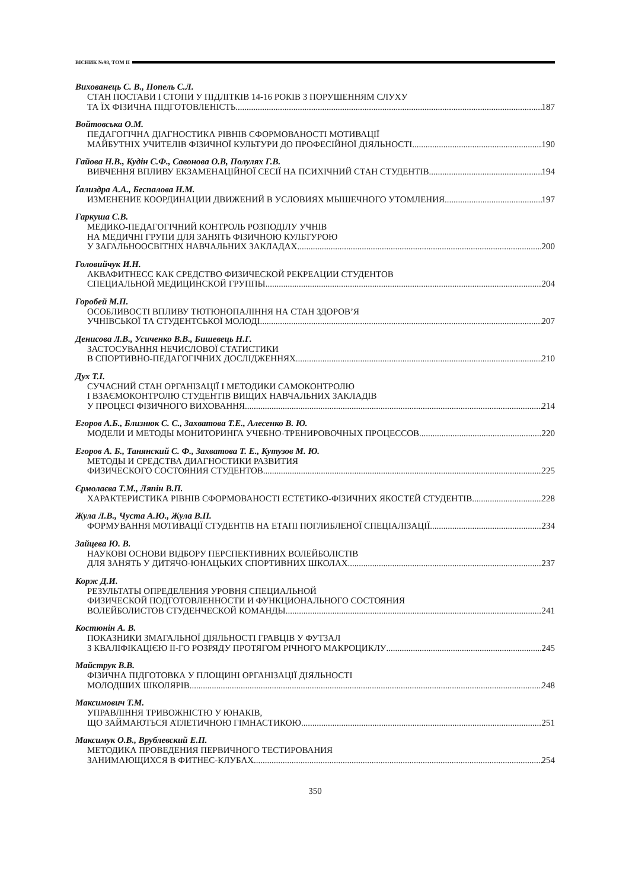ВІСНИК №98, ТОМ ІІ
Вихованець С. В., Попель С.Л.
СТАН ПОСТАВИ І СТОПИ У ПІДЛІТКІВ 14-16 РОКІВ З ПОРУШЕННЯМ СЛУХУ
ТА ЇХ ФІЗИЧНА ПІДГОТОВЛЕНІСТЬ 187
Войтовська О.М.
ПЕДАГОГІЧНА ДІАГНОСТИКА РІВНІВ СФОРМОВАНОСТІ МОТИВАЦІЇ
МАЙБУТНІХ УЧИТЕЛІВ ФІЗИЧНОЇ КУЛЬТУРИ ДО ПРОФЕСІЙНОЇ ДІЯЛЬНОСТІ 190
Гайова Н.В., Кудін С.Ф., Савонова О.В, Полулях Г.В.
ВИВЧЕННЯ ВПЛИВУ ЕКЗАМЕНАЦІЙНОЇ СЕСІЇ НА ПСИХІЧНИЙ СТАН СТУДЕНТІВ 194
Ґализдра А.А., Беспалова Н.М.
ИЗМЕНЕНИЕ КООРДИНАЦИИ ДВИЖЕНИЙ В УСЛОВИЯХ МЫШЕЧНОГО УТОМЛЕНИЯ 197
Гаркуша С.В.
МЕДИКО-ПЕДАГОГІЧНИЙ КОНТРОЛЬ РОЗПОДІЛУ УЧНІВ
НА МЕДИЧНІ ГРУПИ ДЛЯ ЗАНЯТЬ ФІЗИЧНОЮ КУЛЬТУРОЮ
У ЗАГАЛЬНООСВІТНІХ НАВЧАЛЬНИХ ЗАКЛАДАХ 200
Головийчук И.Н.
АКВАФИТНЕСС КАК СРЕДСТВО ФИЗИЧЕСКОЙ РЕКРЕАЦИИ СТУДЕНТОВ
СПЕЦИАЛЬНОЙ МЕДИЦИНСКОЙ ГРУППЫ 204
Горобей М.П.
ОСОБЛИВОСТІ ВПЛИВУ ТЮТЮНОПАЛІННЯ НА СТАН ЗДОРОВ’Я
УЧНІВСЬКОЇ ТА СТУДЕНТСЬКОЇ МОЛОДІ 207
Денисова Л.В., Усиченко В.В., Бишевець Н.Г.
ЗАСТОСУВАННЯ НЕЧИСЛОВОЇ СТАТИСТИКИ
В СПОРТИВНО-ПЕДАГОГІЧНИХ ДОСЛІДЖЕННЯХ 210
Дух Т.І.
СУЧАСНИЙ СТАН ОРГАНІЗАЦІЇ І МЕТОДИКИ САМОКОНТРОЛЮ
І ВЗАЄМОКОНТРОЛЮ СТУДЕНТІВ ВИЩИХ НАВЧАЛЬНИХ ЗАКЛАДІВ
У ПРОЦЕСІ ФІЗИЧНОГО ВИХОВАННЯ 214
Егоров А.Б., Близнюк С. С., Захватова Т.Е., Алесенко В. Ю.
МОДЕЛИ И МЕТОДЫ МОНИТОРИНГА УЧЕБНО-ТРЕНИРОВОЧНЫХ ПРОЦЕССОВ 220
Егоров А. Б., Танянский С. Ф., Захватова Т. Е., Кутузов М. Ю.
МЕТОДЫ И СРЕДСТВА ДИАГНОСТИКИ РАЗВИТИЯ
ФИЗИЧЕСКОГО СОСТОЯНИЯ СТУДЕНТОВ 225
Єрмолаєва Т.М., Ляпін В.П.
ХАРАКТЕРИСТИКА РІВНІВ СФОРМОВАНОСТІ ЕСТЕТИКО-ФІЗИЧНИХ ЯКОСТЕЙ СТУДЕНТІВ 228
Жула Л.В., Чуста А.Ю., Жула В.П.
ФОРМУВАННЯ МОТИВАЦІЇ СТУДЕНТІВ НА ЕТАПІ ПОГЛИБЛЕНОЇ СПЕЦІАЛІЗАЦІЇ 234
Зайцева Ю. В.
НАУКОВІ ОСНОВИ ВІДБОРУ ПЕРСПЕКТИВНИХ ВОЛЕЙБОЛІСТІВ
ДЛЯ ЗАНЯТЬ У ДИТЯЧО-ЮНАЦЬКИХ СПОРТИВНИХ ШКОЛАХ 237
Корж Д.И.
РЕЗУЛЬТАТЫ ОПРЕДЕЛЕНИЯ УРОВНЯ СПЕЦИАЛЬНОЙ
ФИЗИЧЕСКОЙ ПОДГОТОВЛЕННОСТИ И ФУНКЦИОНАЛЬНОГО СОСТОЯНИЯ
ВОЛЕЙБОЛИСТОВ СТУДЕНЧЕСКОЙ КОМАНДЫ 241
Костюнін А. В.
ПОКАЗНИКИ ЗМАГАЛЬНОЇ ДІЯЛЬНОСТІ ГРАВЦІВ У ФУТЗАЛ
З КВАЛІФІКАЦІЄЮ ІІ-ГО РОЗРЯДУ ПРОТЯГОМ РІЧНОГО МАКРОЦИКЛУ 245
Майструк В.В.
ФІЗИЧНА ПІДГОТОВКА У ПЛОЩИНІ ОРГАНІЗАЦІЇ ДІЯЛЬНОСТІ
МОЛОДШИХ ШКОЛЯРІВ 248
Максимович Т.М.
УПРАВЛІННЯ ТРИВОЖНІСТЮ У ЮНАКІВ,
ЩО ЗАЙМАЮТЬСЯ АТЛЕТИЧНОЮ ГІМНАСТИКОЮ 251
Максимук О.В., Врублевский Е.П.
МЕТОДИКА ПРОВЕДЕНИЯ ПЕРВИЧНОГО ТЕСТИРОВАНИЯ
ЗАНИМАЮЩИХСЯ В ФИТНЕС-КЛУБАХ 254
350